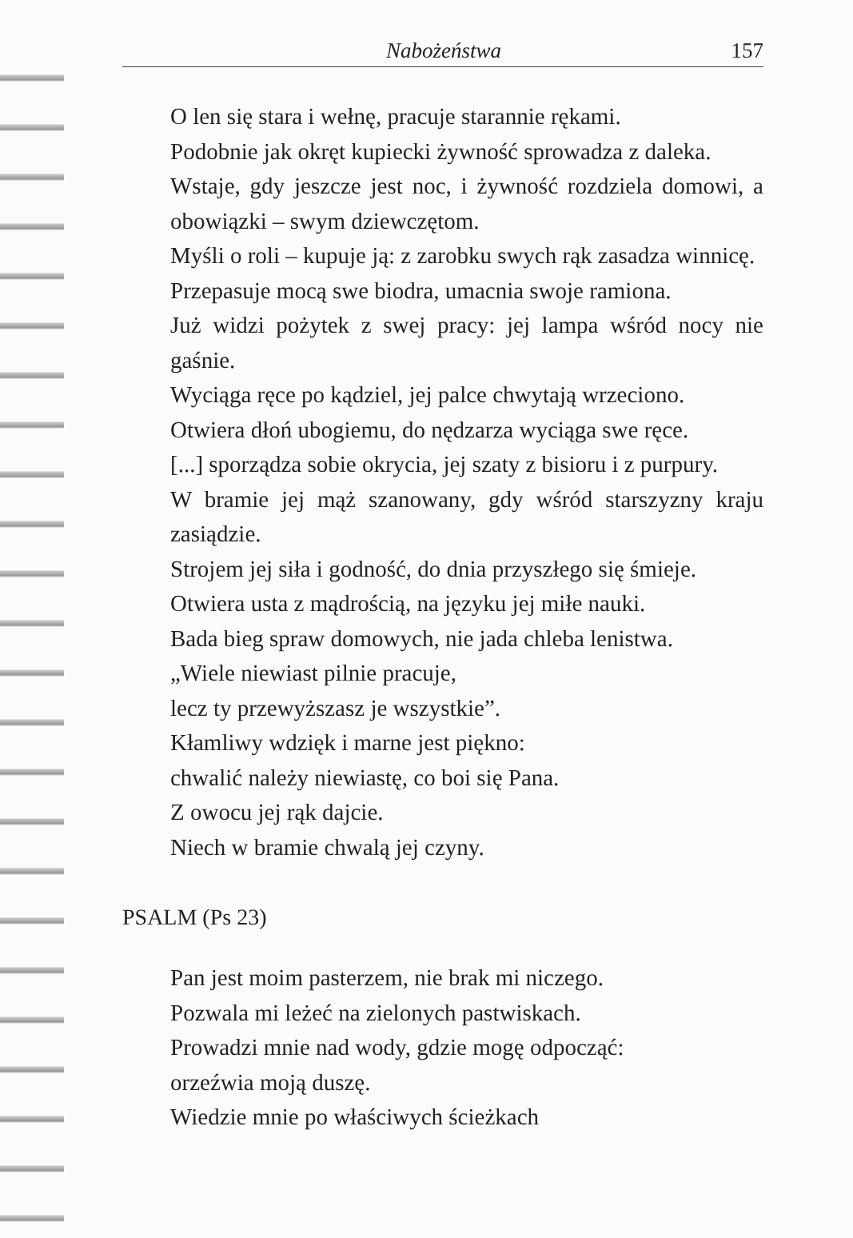Nabożeństwa 157
O len się stara i wełnę, pracuje starannie rękami.
Podobnie jak okręt kupiecki żywność sprowadza z daleka.
Wstaje, gdy jeszcze jest noc, i żywność rozdziela domowi, a obowiązki – swym dziewczętom.
Myśli o roli – kupuje ją: z zarobku swych rąk zasadza winnicę.
Przepasuje mocą swe biodra, umacnia swoje ramiona.
Już widzi pożytek z swej pracy: jej lampa wśród nocy nie gaśnie.
Wyciąga ręce po kądziel, jej palce chwytają wrzeciono.
Otwiera dłoń ubogiemu, do nędzarza wyciąga swe ręce.
[...] sporządza sobie okrycia, jej szaty z bisioru i z purpury.
W bramie jej mąż szanowany, gdy wśród starszyzny kraju zasiądzie.
Strojem jej siła i godność, do dnia przyszłego się śmieje.
Otwiera usta z mądrością, na języku jej miłe nauki.
Bada bieg spraw domowych, nie jada chleba lenistwa.
„Wiele niewiast pilnie pracuje,
lecz ty przewyższasz je wszystkie”.
Kłamliwy wdzięk i marne jest piękno:
chwalić należy niewiastę, co boi się Pana.
Z owocu jej rąk dajcie.
Niech w bramie chwalą jej czyny.
PSALM (Ps 23)
Pan jest moim pasterzem, nie brak mi niczego.
Pozwala mi leżeć na zielonych pastwiskach.
Prowadzi mnie nad wody, gdzie mogę odpocząć:
orzeźwia moją duszę.
Wiedzie mnie po właściwych ścieżkach